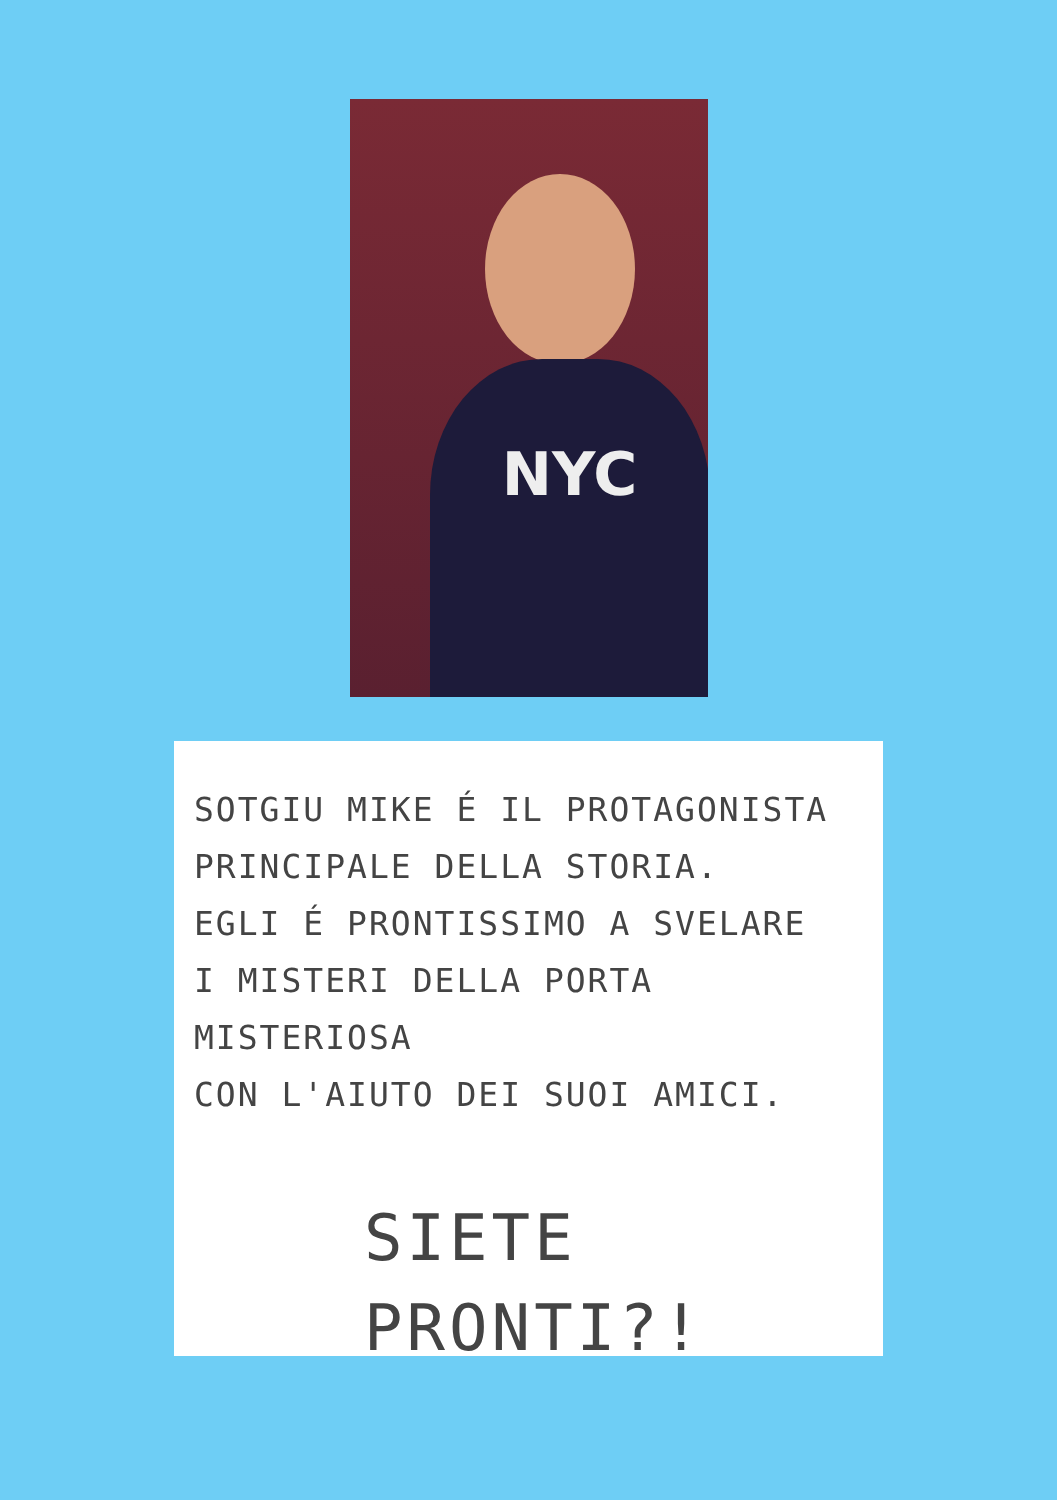NYC
SOTGIU MIKE É IL PROTAGONISTA
PRINCIPALE DELLA STORIA.
EGLI É PRONTISSIMO A SVELARE
I MISTERI DELLA PORTA MISTERIOSA
CON L'AIUTO DEI SUOI AMICI.
SIETE
PRONTI?!